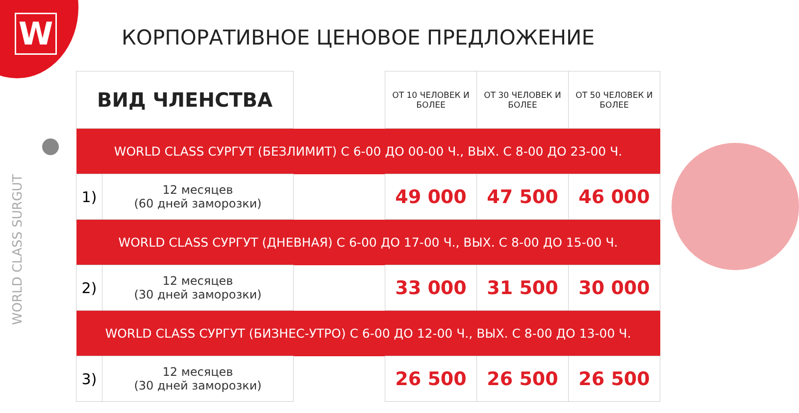W
WORLD CLASS SURGUT
КОРПОРАТИВНОЕ ЦЕНОВОЕ ПРЕДЛОЖЕНИЕ
| ВИД ЧЛЕНСТВА | | | ОТ 10 ЧЕЛОВЕК И БОЛЕЕ | ОТ 30 ЧЕЛОВЕК И БОЛЕЕ | ОТ 50 ЧЕЛОВЕК И БОЛЕЕ |
| --- | --- | --- | --- | --- | --- |
| WORLD CLASS СУРГУТ (БЕЗЛИМИТ) С 6-00 ДО 00-00 Ч., ВЫХ. С 8-00 ДО 23-00 Ч. | | | | | |
| 1) | 12 месяцев (60 дней заморозки) | | 49 000 | 47 500 | 46 000 |
| WORLD CLASS СУРГУТ (ДНЕВНАЯ) С 6-00 ДО 17-00 Ч., ВЫХ. С 8-00 ДО 15-00 Ч. | | | | | |
| 2) | 12 месяцев (30 дней заморозки) | | 33 000 | 31 500 | 30 000 |
| WORLD CLASS СУРГУТ (БИЗНЕС-УТРО) С 6-00 ДО 12-00 Ч., ВЫХ. С 8-00 ДО 13-00 Ч. | | | | | |
| 3) | 12 месяцев (30 дней заморозки) | | 26 500 | 26 500 | 26 500 |